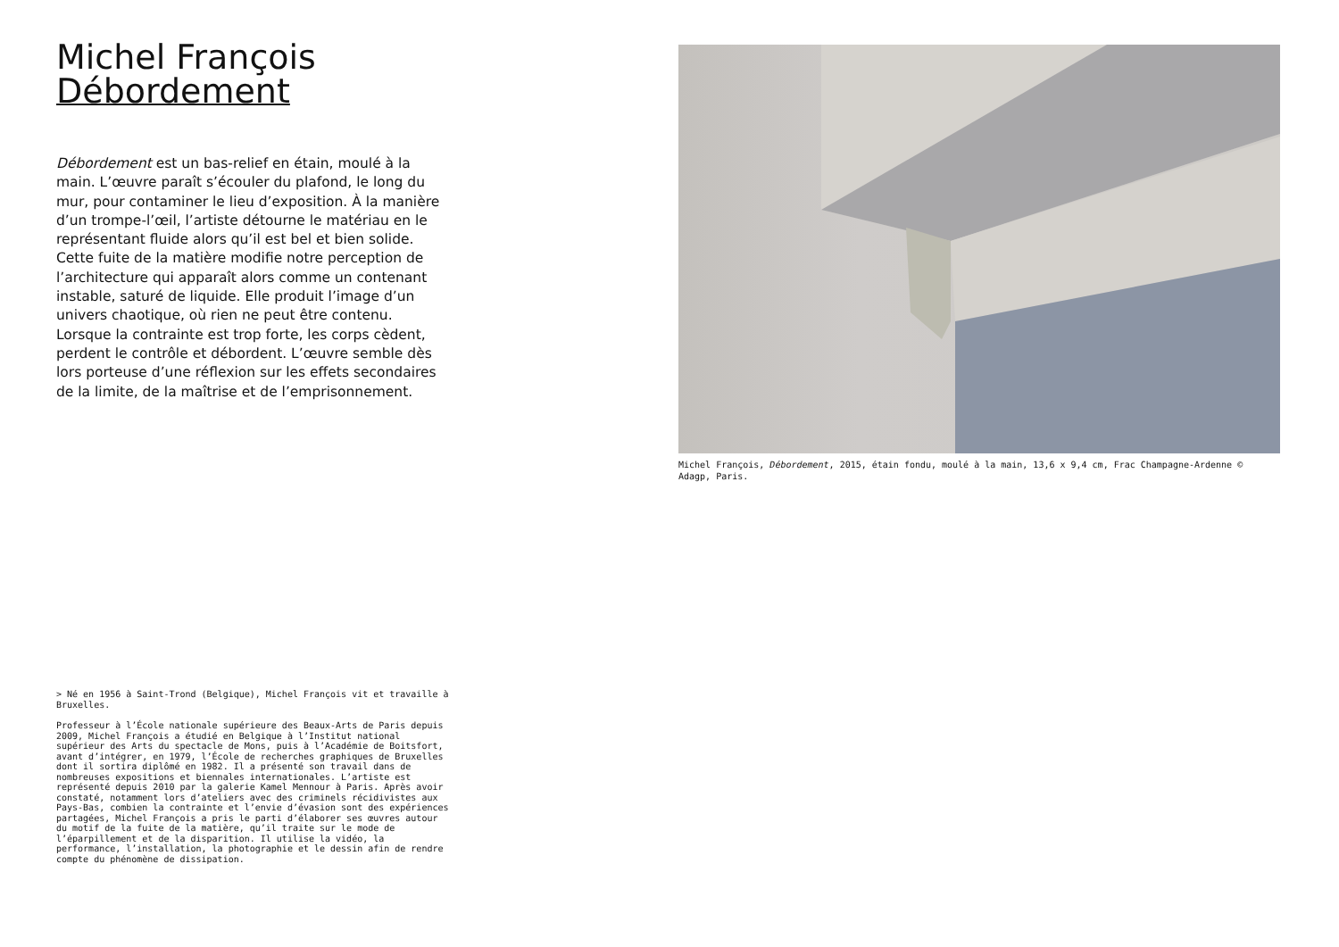Michel François
Débordement
Débordement est un bas-relief en étain, moulé à la main. L’œuvre paraît s’écouler du plafond, le long du mur, pour contaminer le lieu d’exposition. À la manière d’un trompe-l’œil, l’artiste détourne le matériau en le représentant fluide alors qu’il est bel et bien solide. Cette fuite de la matière modifie notre perception de l’architecture qui apparaît alors comme un contenant instable, saturé de liquide. Elle produit l’image d’un univers chaotique, où rien ne peut être contenu. Lorsque la contrainte est trop forte, les corps cèdent, perdent le contrôle et débordent. L’œuvre semble dès lors porteuse d’une réflexion sur les effets secondaires de la limite, de la maîtrise et de l’emprisonnement.
> Né en 1956 à Saint-Trond (Belgique), Michel François vit et travaille à Bruxelles.
Professeur à l’École nationale supérieure des Beaux-Arts de Paris depuis 2009, Michel François a étudié en Belgique à l’Institut national supérieur des Arts du spectacle de Mons, puis à l’Académie de Boitsfort, avant d’intégrer, en 1979, l’École de recherches graphiques de Bruxelles dont il sortira diplômé en 1982. Il a présenté son travail dans de nombreuses expositions et biennales internationales. L’artiste est représenté depuis 2010 par la galerie Kamel Mennour à Paris. Après avoir constaté, notamment lors d’ateliers avec des criminels récidivistes aux Pays-Bas, combien la contrainte et l’envie d’évasion sont des expériences partagées, Michel François a pris le parti d’élaborer ses œuvres autour du motif de la fuite de la matière, qu’il traite sur le mode de l’éparpillement et de la disparition. Il utilise la vidéo, la performance, l’installation, la photographie et le dessin afin de rendre compte du phénomène de dissipation.
Michel François, Débordement, 2015, étain fondu, moulé à la main, 13,6 x 9,4 cm, Frac Champagne-Ardenne © Adagp, Paris.